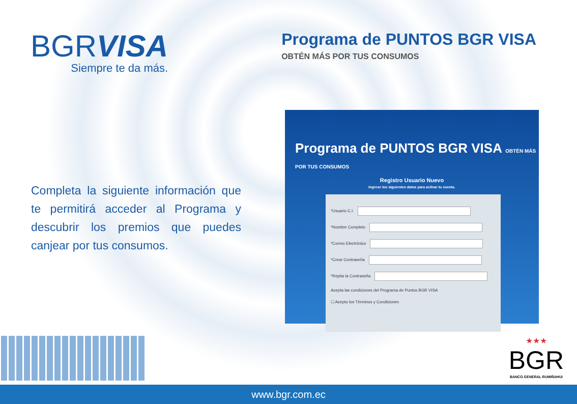BGRVISA
Siempre te da más.
Programa de PUNTOS BGR VISA
OBTÉN MÁS POR TUS CONSUMOS
Completa la siguiente información que te permitirá acceder al Programa y descubrir los premios que puedes canjear por tus consumos.
Programa de PUNTOS BGR VISA OBTÉN MÁS POR TUS CONSUMOS
Registro Usuario Nuevo
Ingrese los siguientes datos para activar tu cuenta.
*Usuario C.I.
*Nombre Completo
*Correo Electrónico
*Crear Contraseña
*Repita la Contraseña
Acepta las condiciones del Programa de Puntos BGR VISA
☐ Acepto los Términos y Condiciones
★★★
BGR
BANCO GENERAL RUMIÑAHUI
www.bgr.com.ec